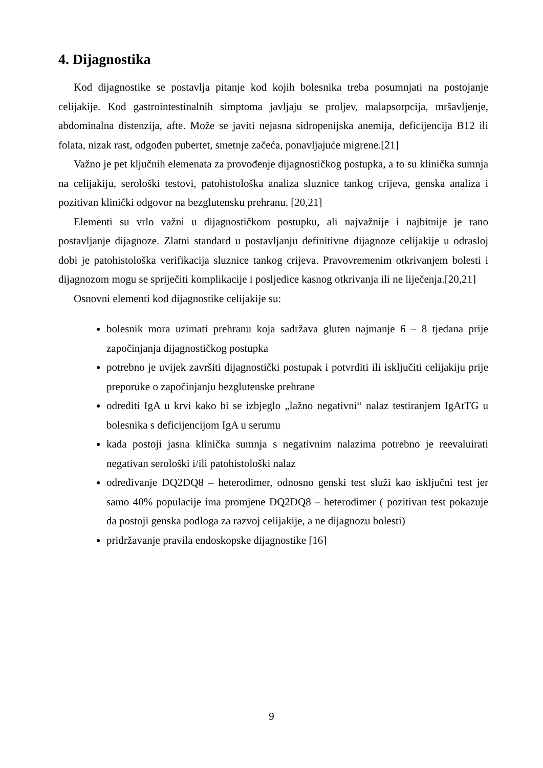4. Dijagnostika
Kod dijagnostike se postavlja pitanje kod kojih bolesnika treba posumnjati na postojanje celijakije. Kod gastrointestinalnih simptoma javljaju se proljev, malapsorpcija, mršavljenje, abdominalna distenzija, afte. Može se javiti nejasna sidropenijska anemija, deficijencija B12 ili folata, nizak rast, odgođen pubertet, smetnje začeća, ponavljajuće migrene.[21]
Važno je pet ključnih elemenata za provođenje dijagnostičkog postupka, a to su klinička sumnja na celijakiju, serološki testovi, patohistološka analiza sluznice tankog crijeva, genska analiza i pozitivan klinički odgovor na bezglutensku prehranu. [20,21]
Elementi su vrlo važni u dijagnostičkom postupku, ali najvažnije i najbitnije je rano postavljanje dijagnoze. Zlatni standard u postavljanju definitivne dijagnoze celijakije u odrasloj dobi je patohistološka verifikacija sluznice tankog crijeva. Pravovremenim otkrivanjem bolesti i dijagnozom mogu se spriječiti komplikacije i posljedice kasnog otkrivanja ili ne liječenja.[20,21]
Osnovni elementi kod dijagnostike celijakije su:
bolesnik mora uzimati prehranu koja sadržava gluten najmanje 6 – 8 tjedana prije započinjanja dijagnostičkog postupka
potrebno je uvijek završiti dijagnostički postupak i potvrditi ili isključiti celijakiju prije preporuke o započinjanju bezglutenske prehrane
odrediti IgA u krvi kako bi se izbjeglo „lažno negativni“ nalaz testiranjem IgAtTG u bolesnika s deficijencijom IgA u serumu
kada postoji jasna klinička sumnja s negativnim nalazima potrebno je reevaluirati negativan serološki i/ili patohistološki nalaz
određivanje DQ2DQ8 – heterodimer, odnosno genski test služi kao isključni test jer samo 40% populacije ima promjene DQ2DQ8 – heterodimer ( pozitivan test pokazuje da postoji genska podloga za razvoj celijakije, a ne dijagnozu bolesti)
pridržavanje pravila endoskopske dijagnostike [16]
9